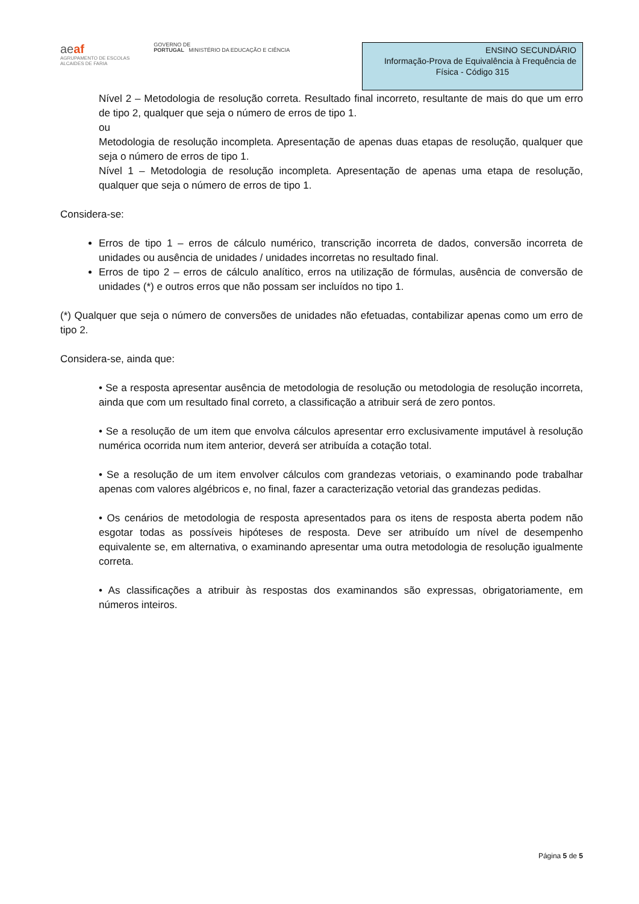aeaf
AGRUPAMENTO DE ESCOLAS
ALCAIDES DE FARIA
GOVERNO DE
PORTUGAL MINISTÉRIO DA EDUCAÇÃO E CIÊNCIA
ENSINO SECUNDÁRIO
Informação-Prova de Equivalência à Frequência de
Física - Código 315
Nível 2 – Metodologia de resolução correta. Resultado final incorreto, resultante de mais do que um erro de tipo 2, qualquer que seja o número de erros de tipo 1.
ou
Metodologia de resolução incompleta. Apresentação de apenas duas etapas de resolução, qualquer que seja o número de erros de tipo 1.
Nível 1 – Metodologia de resolução incompleta. Apresentação de apenas uma etapa de resolução, qualquer que seja o número de erros de tipo 1.
Considera-se:
Erros de tipo 1 – erros de cálculo numérico, transcrição incorreta de dados, conversão incorreta de unidades ou ausência de unidades / unidades incorretas no resultado final.
Erros de tipo 2 – erros de cálculo analítico, erros na utilização de fórmulas, ausência de conversão de unidades (*) e outros erros que não possam ser incluídos no tipo 1.
(*) Qualquer que seja o número de conversões de unidades não efetuadas, contabilizar apenas como um erro de tipo 2.
Considera-se, ainda que:
• Se a resposta apresentar ausência de metodologia de resolução ou metodologia de resolução incorreta, ainda que com um resultado final correto, a classificação a atribuir será de zero pontos.
• Se a resolução de um item que envolva cálculos apresentar erro exclusivamente imputável à resolução numérica ocorrida num item anterior, deverá ser atribuída a cotação total.
• Se a resolução de um item envolver cálculos com grandezas vetoriais, o examinando pode trabalhar apenas com valores algébricos e, no final, fazer a caracterização vetorial das grandezas pedidas.
• Os cenários de metodologia de resposta apresentados para os itens de resposta aberta podem não esgotar todas as possíveis hipóteses de resposta. Deve ser atribuído um nível de desempenho equivalente se, em alternativa, o examinando apresentar uma outra metodologia de resolução igualmente correta.
• As classificações a atribuir às respostas dos examinandos são expressas, obrigatoriamente, em números inteiros.
Página 5 de 5